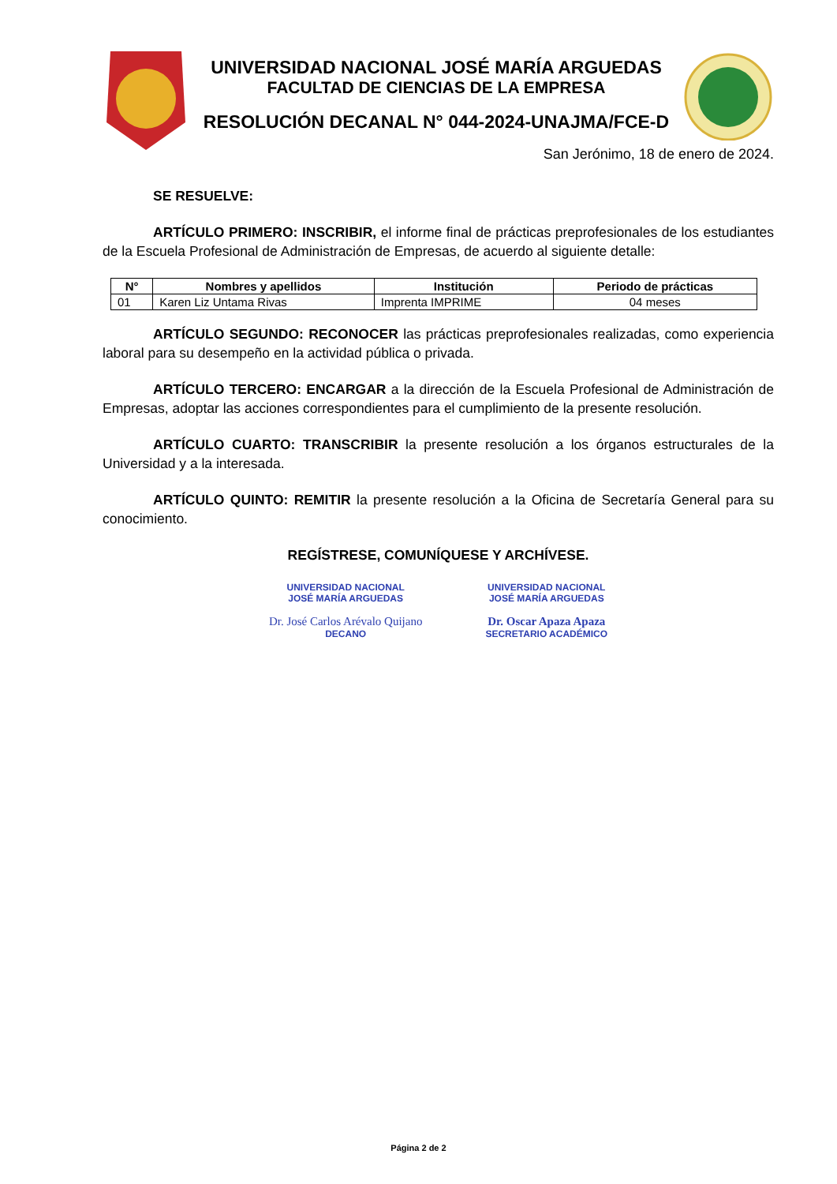UNIVERSIDAD NACIONAL JOSÉ MARÍA ARGUEDAS
FACULTAD DE CIENCIAS DE LA EMPRESA
RESOLUCIÓN DECANAL N° 044-2024-UNAJMA/FCE-D
San Jerónimo, 18 de enero de 2024.
SE RESUELVE:
ARTÍCULO PRIMERO: INSCRIBIR, el informe final de prácticas preprofesionales de los estudiantes de la Escuela Profesional de Administración de Empresas, de acuerdo al siguiente detalle:
| N° | Nombres y apellidos | Institución | Periodo de prácticas |
| --- | --- | --- | --- |
| 01 | Karen Liz Untama Rivas | Imprenta IMPRIME | 04 meses |
ARTÍCULO SEGUNDO: RECONOCER las prácticas preprofesionales realizadas, como experiencia laboral para su desempeño en la actividad pública o privada.
ARTÍCULO TERCERO: ENCARGAR a la dirección de la Escuela Profesional de Administración de Empresas, adoptar las acciones correspondientes para el cumplimiento de la presente resolución.
ARTÍCULO CUARTO: TRANSCRIBIR la presente resolución a los órganos estructurales de la Universidad y a la interesada.
ARTÍCULO QUINTO: REMITIR la presente resolución a la Oficina de Secretaría General para su conocimiento.
REGÍSTRESE, COMUNÍQUESE Y ARCHÍVESE.
UNIVERSIDAD NACIONAL
JOSÉ MARÍA ARGUEDAS
Dr. José Carlos Arévalo Quijano
DECANO
UNIVERSIDAD NACIONAL
JOSÉ MARÍA ARGUEDAS
Dr. Oscar Apaza Apaza
SECRETARIO ACADÉMICO
Página 2 de 2